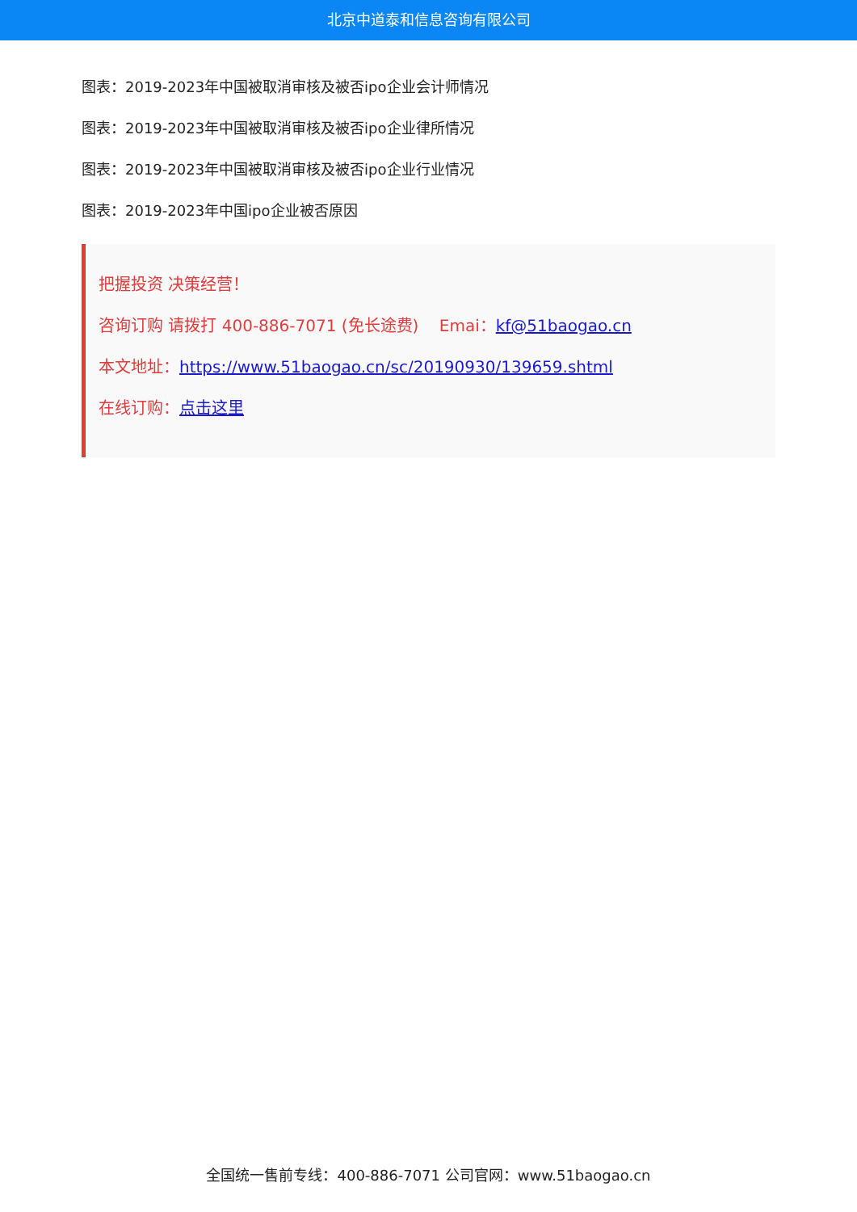北京中道泰和信息咨询有限公司
图表：2019-2023年中国被取消审核及被否ipo企业会计师情况
图表：2019-2023年中国被取消审核及被否ipo企业律所情况
图表：2019-2023年中国被取消审核及被否ipo企业行业情况
图表：2019-2023年中国ipo企业被否原因
把握投资 决策经营！
咨询订购 请拨打 400-886-7071 (免长途费) Emai：kf@51baogao.cn
本文地址：https://www.51baogao.cn/sc/20190930/139659.shtml
在线订购：点击这里
全国统一售前专线：400-886-7071 公司官网：www.51baogao.cn